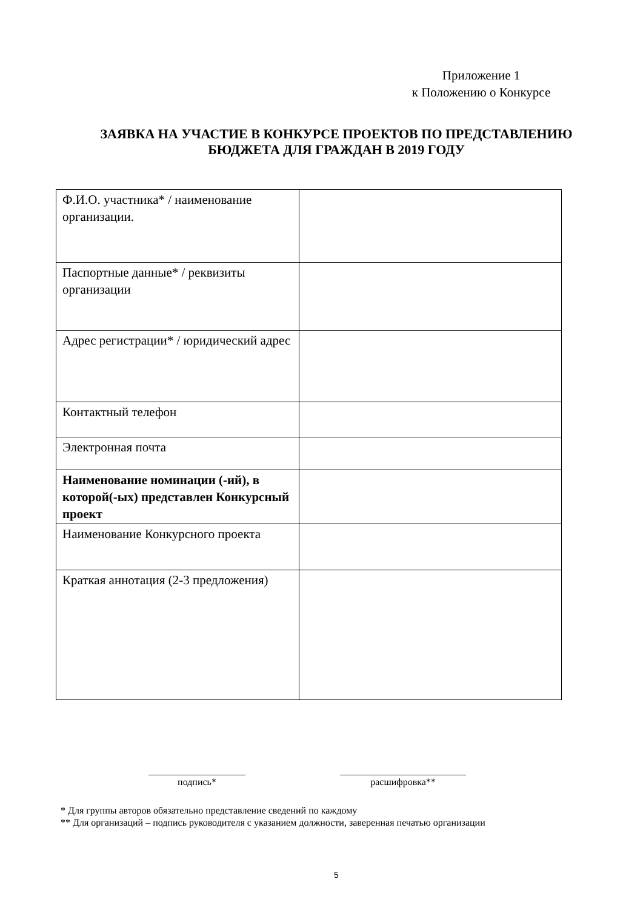Приложение 1
к Положению о Конкурсе
ЗАЯВКА НА УЧАСТИЕ В КОНКУРСЕ ПРОЕКТОВ ПО ПРЕДСТАВЛЕНИЮ
БЮДЖЕТА ДЛЯ ГРАЖДАН В 2019 ГОДУ
| Ф.И.О. участника* / наименование организации. | |
| Паспортные данные* / реквизиты организации | |
| Адрес регистрации* / юридический адрес | |
| Контактный телефон | |
| Электронная почта | |
| Наименование номинации (-ий), в которой(-ых) представлен Конкурсный проект | |
| Наименование Конкурсного проекта | |
| Краткая аннотация (2-3 предложения) | |
____________________
подпись*
__________________________
расшифровка**
* Для группы авторов обязательно представление сведений по каждому
** Для организаций – подпись руководителя с указанием должности, заверенная печатью организации
5